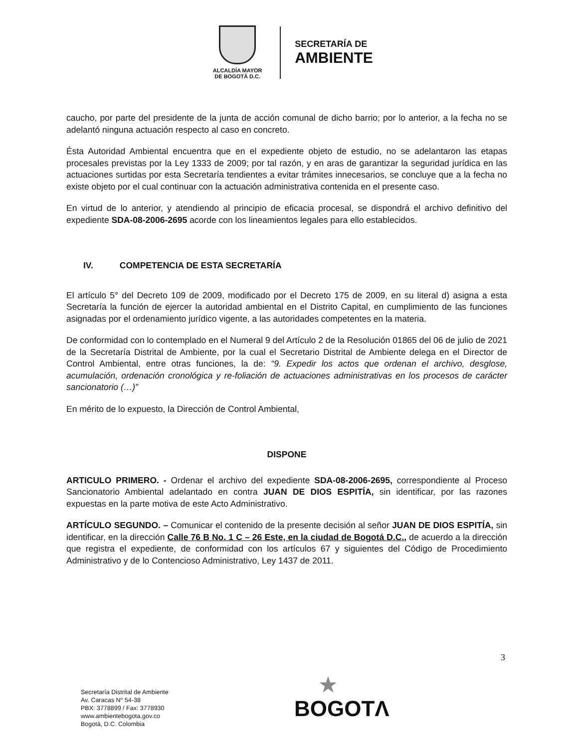ALCALDÍA MAYOR
DE BOGOTÁ D.C.
SECRETARÍA DE
AMBIENTE
caucho, por parte del presidente de la junta de acción comunal de dicho barrio; por lo anterior, a la fecha no se adelantó ninguna actuación respecto al caso en concreto.
Ésta Autoridad Ambiental encuentra que en el expediente objeto de estudio, no se adelantaron las etapas procesales previstas por la Ley 1333 de 2009; por tal razón, y en aras de garantizar la seguridad jurídica en las actuaciones surtidas por esta Secretaría tendientes a evitar trámites innecesarios, se concluye que a la fecha no existe objeto por el cual continuar con la actuación administrativa contenida en el presente caso.
En virtud de lo anterior, y atendiendo al principio de eficacia procesal, se dispondrá el archivo definitivo del expediente SDA-08-2006-2695 acorde con los lineamientos legales para ello establecidos.
IV. COMPETENCIA DE ESTA SECRETARÍA
El artículo 5° del Decreto 109 de 2009, modificado por el Decreto 175 de 2009, en su literal d) asigna a esta Secretaría la función de ejercer la autoridad ambiental en el Distrito Capital, en cumplimiento de las funciones asignadas por el ordenamiento jurídico vigente, a las autoridades competentes en la materia.
De conformidad con lo contemplado en el Numeral 9 del Artículo 2 de la Resolución 01865 del 06 de julio de 2021 de la Secretaría Distrital de Ambiente, por la cual el Secretario Distrital de Ambiente delega en el Director de Control Ambiental, entre otras funciones, la de: “9. Expedir los actos que ordenan el archivo, desglose, acumulación, ordenación cronológica y re-foliación de actuaciones administrativas en los procesos de carácter sancionatorio (…)”
En mérito de lo expuesto, la Dirección de Control Ambiental,
DISPONE
ARTICULO PRIMERO. - Ordenar el archivo del expediente SDA-08-2006-2695, correspondiente al Proceso Sancionatorio Ambiental adelantado en contra JUAN DE DIOS ESPITÍA, sin identificar, por las razones expuestas en la parte motiva de este Acto Administrativo.
ARTÍCULO SEGUNDO. – Comunicar el contenido de la presente decisión al señor JUAN DE DIOS ESPITÍA, sin identificar, en la dirección Calle 76 B No. 1 C – 26 Este, en la ciudad de Bogotá D.C., de acuerdo a la dirección que registra el expediente, de conformidad con los artículos 67 y siguientes del Código de Procedimiento Administrativo y de lo Contencioso Administrativo, Ley 1437 de 2011.
3
Secretaría Distrital de Ambiente
Av. Caracas N° 54-38
PBX: 3778899 / Fax: 3778930
www.ambientebogota.gov.co
Bogotá, D.C. Colombia
★
BOGOTΛ